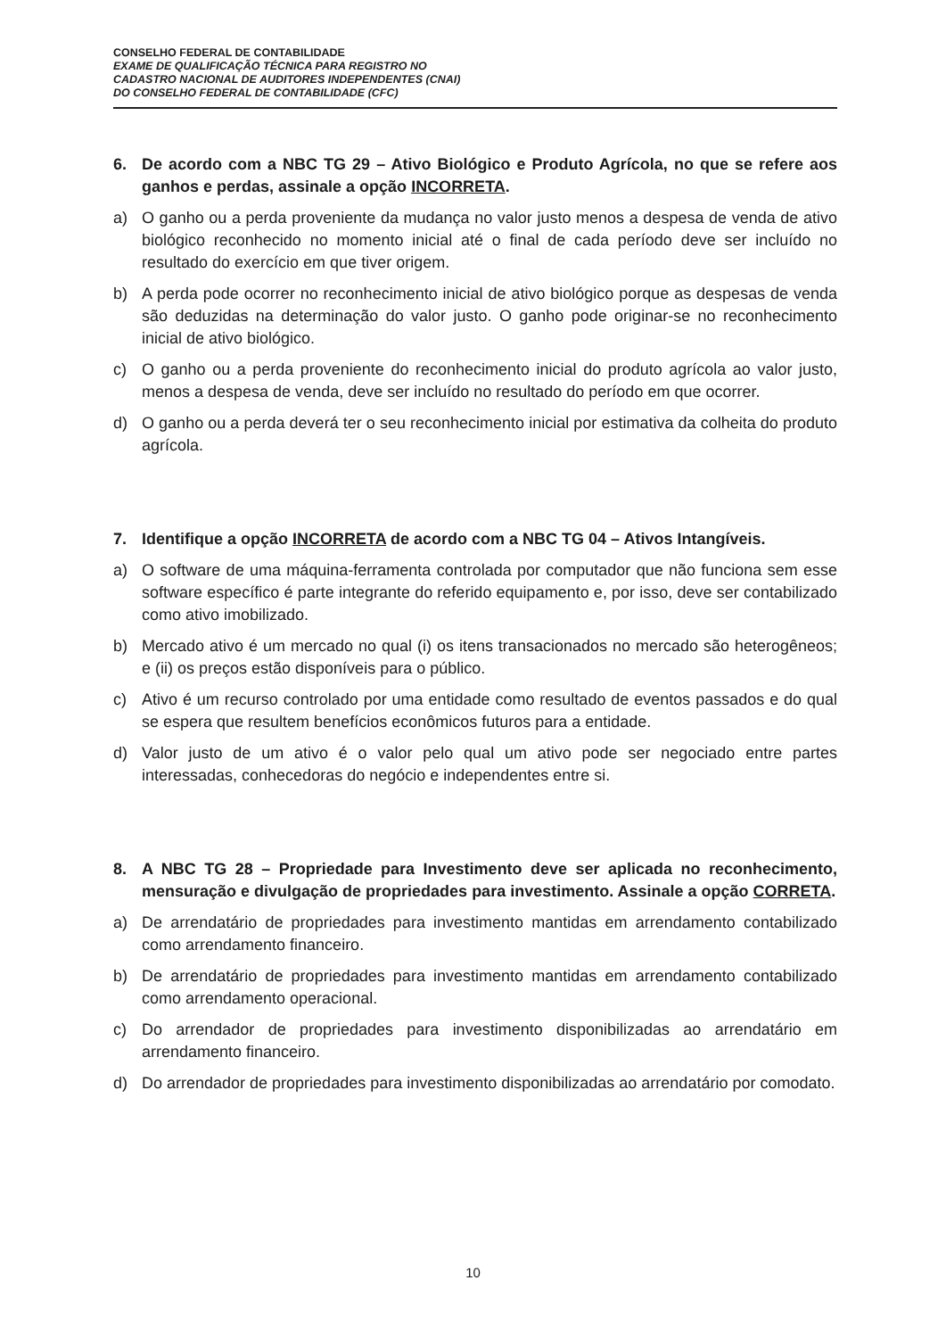CONSELHO FEDERAL DE CONTABILIDADE
EXAME DE QUALIFICAÇÃO TÉCNICA PARA REGISTRO NO
CADASTRO NACIONAL DE AUDITORES INDEPENDENTES (CNAI)
DO CONSELHO FEDERAL DE CONTABILIDADE (CFC)
6. De acordo com a NBC TG 29 – Ativo Biológico e Produto Agrícola, no que se refere aos ganhos e perdas, assinale a opção INCORRETA.
a) O ganho ou a perda proveniente da mudança no valor justo menos a despesa de venda de ativo biológico reconhecido no momento inicial até o final de cada período deve ser incluído no resultado do exercício em que tiver origem.
b) A perda pode ocorrer no reconhecimento inicial de ativo biológico porque as despesas de venda são deduzidas na determinação do valor justo. O ganho pode originar-se no reconhecimento inicial de ativo biológico.
c) O ganho ou a perda proveniente do reconhecimento inicial do produto agrícola ao valor justo, menos a despesa de venda, deve ser incluído no resultado do período em que ocorrer.
d) O ganho ou a perda deverá ter o seu reconhecimento inicial por estimativa da colheita do produto agrícola.
7. Identifique a opção INCORRETA de acordo com a NBC TG 04 – Ativos Intangíveis.
a) O software de uma máquina-ferramenta controlada por computador que não funciona sem esse software específico é parte integrante do referido equipamento e, por isso, deve ser contabilizado como ativo imobilizado.
b) Mercado ativo é um mercado no qual (i) os itens transacionados no mercado são heterogêneos; e (ii) os preços estão disponíveis para o público.
c) Ativo é um recurso controlado por uma entidade como resultado de eventos passados e do qual se espera que resultem benefícios econômicos futuros para a entidade.
d) Valor justo de um ativo é o valor pelo qual um ativo pode ser negociado entre partes interessadas, conhecedoras do negócio e independentes entre si.
8. A NBC TG 28 – Propriedade para Investimento deve ser aplicada no reconhecimento, mensuração e divulgação de propriedades para investimento. Assinale a opção CORRETA.
a) De arrendatário de propriedades para investimento mantidas em arrendamento contabilizado como arrendamento financeiro.
b) De arrendatário de propriedades para investimento mantidas em arrendamento contabilizado como arrendamento operacional.
c) Do arrendador de propriedades para investimento disponibilizadas ao arrendatário em arrendamento financeiro.
d) Do arrendador de propriedades para investimento disponibilizadas ao arrendatário por comodato.
10